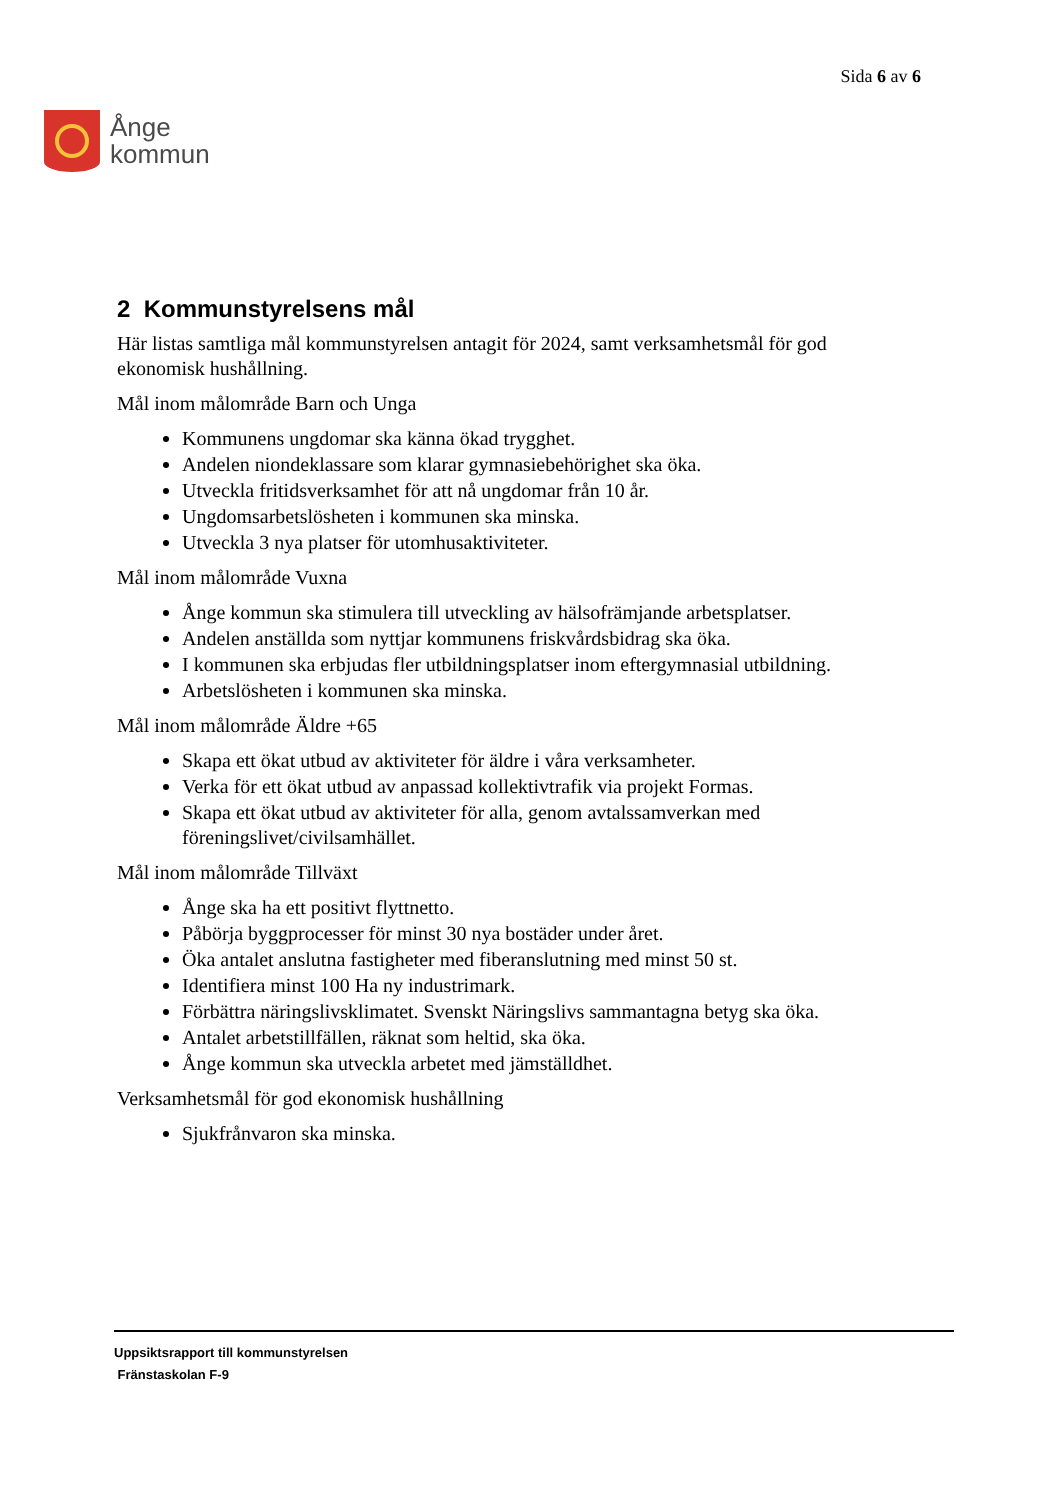Ånge
kommun
Sida 6 av 6
2 Kommunstyrelsens mål
Här listas samtliga mål kommunstyrelsen antagit för 2024, samt verksamhetsmål för god ekonomisk hushållning.
Mål inom målområde Barn och Unga
Kommunens ungdomar ska känna ökad trygghet.
Andelen niondeklassare som klarar gymnasiebehörighet ska öka.
Utveckla fritidsverksamhet för att nå ungdomar från 10 år.
Ungdomsarbetslösheten i kommunen ska minska.
Utveckla 3 nya platser för utomhusaktiviteter.
Mål inom målområde Vuxna
Ånge kommun ska stimulera till utveckling av hälsofrämjande arbetsplatser.
Andelen anställda som nyttjar kommunens friskvårdsbidrag ska öka.
I kommunen ska erbjudas fler utbildningsplatser inom eftergymnasial utbildning.
Arbetslösheten i kommunen ska minska.
Mål inom målområde Äldre +65
Skapa ett ökat utbud av aktiviteter för äldre i våra verksamheter.
Verka för ett ökat utbud av anpassad kollektivtrafik via projekt Formas.
Skapa ett ökat utbud av aktiviteter för alla, genom avtalssamverkan med föreningslivet/civilsamhället.
Mål inom målområde Tillväxt
Ånge ska ha ett positivt flyttnetto.
Påbörja byggprocesser för minst 30 nya bostäder under året.
Öka antalet anslutna fastigheter med fiberanslutning med minst 50 st.
Identifiera minst 100 Ha ny industrimark.
Förbättra näringslivsklimatet. Svenskt Näringslivs sammantagna betyg ska öka.
Antalet arbetstillfällen, räknat som heltid, ska öka.
Ånge kommun ska utveckla arbetet med jämställdhet.
Verksamhetsmål för god ekonomisk hushållning
Sjukfrånvaron ska minska.
Uppsiktsrapport till kommunstyrelsen
Fränstaskolan F-9